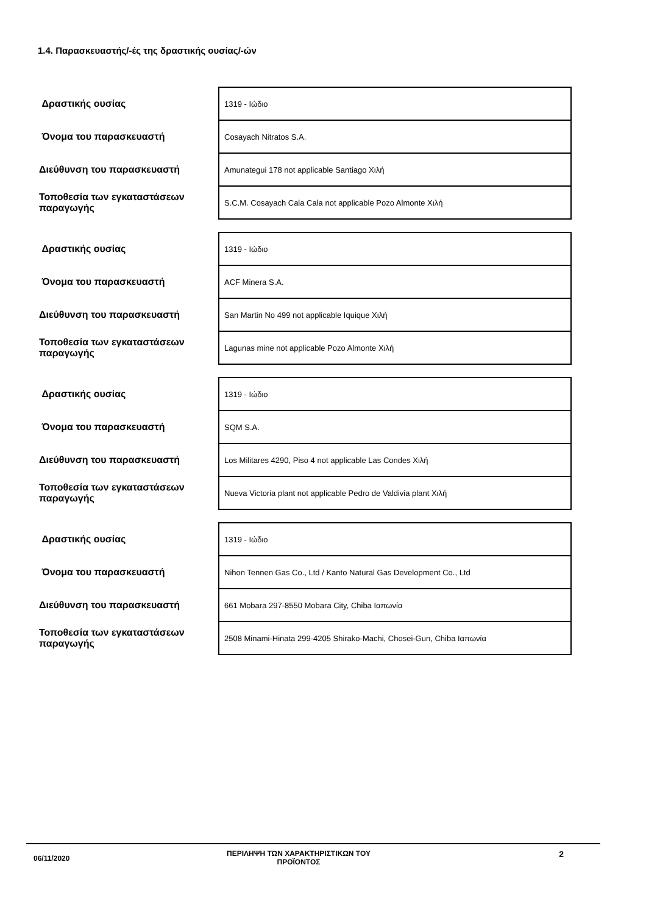1.4. Παρασκευαστής/-ές της δραστικής ουσίας/-ών
| Δραστικής ουσίας | 1319 - Ιώδιο |
| Όνομα του παρασκευαστή | Cosayach Nitratos S.A. |
| Διεύθυνση του παρασκευαστή | Amunategui 178 not applicable Santiago Χιλή |
| Τοποθεσία των εγκαταστάσεων παραγωγής | S.C.M. Cosayach Cala Cala not applicable Pozo Almonte Χιλή |
| Δραστικής ουσίας | 1319 - Ιώδιο |
| Όνομα του παρασκευαστή | ACF Minera S.A. |
| Διεύθυνση του παρασκευαστή | San Martin No 499 not applicable Iquique Χιλή |
| Τοποθεσία των εγκαταστάσεων παραγωγής | Lagunas mine not applicable Pozo Almonte Χιλή |
| Δραστικής ουσίας | 1319 - Ιώδιο |
| Όνομα του παρασκευαστή | SQM S.A. |
| Διεύθυνση του παρασκευαστή | Los Militares 4290, Piso 4 not applicable Las Condes Χιλή |
| Τοποθεσία των εγκαταστάσεων παραγωγής | Nueva Victoria plant not applicable Pedro de Valdivia plant Χιλή |
| Δραστικής ουσίας | 1319 - Ιώδιο |
| Όνομα του παρασκευαστή | Nihon Tennen Gas Co., Ltd / Kanto Natural Gas Development Co., Ltd |
| Διεύθυνση του παρασκευαστή | 661 Mobara 297-8550 Mobara City, Chiba Ιαπωνία |
| Τοποθεσία των εγκαταστάσεων παραγωγής | 2508 Minami-Hinata 299-4205 Shirako-Machi, Chosei-Gun, Chiba Ιαπωνία |
06/11/2020
ΠΕΡΙΛΗΨΗ ΤΩΝ ΧΑΡΑΚΤΗΡΙΣΤΙΚΩΝ ΤΟΥ
ΠΡΟΪΟΝΤΟΣ
2